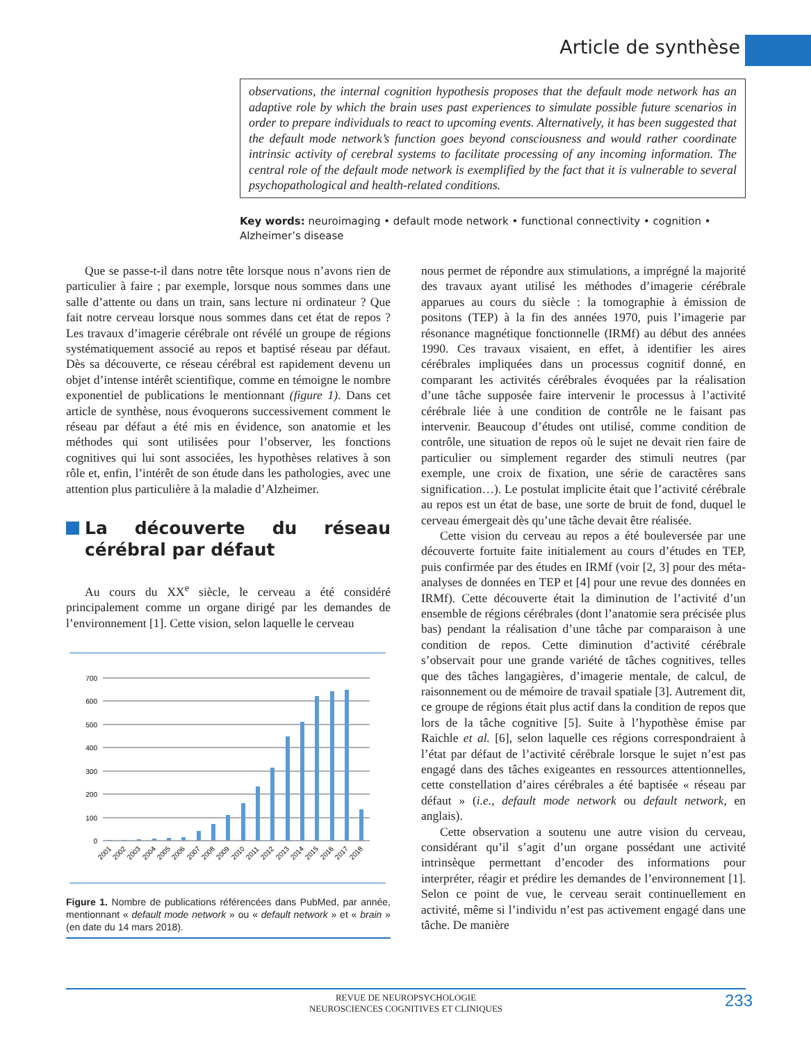Article de synthèse
observations, the internal cognition hypothesis proposes that the default mode network has an adaptive role by which the brain uses past experiences to simulate possible future scenarios in order to prepare individuals to react to upcoming events. Alternatively, it has been suggested that the default mode network’s function goes beyond consciousness and would rather coordinate intrinsic activity of cerebral systems to facilitate processing of any incoming information. The central role of the default mode network is exemplified by the fact that it is vulnerable to several psychopathological and health-related conditions.
Key words: neuroimaging • default mode network • functional connectivity • cognition • Alzheimer’s disease
Que se passe-t-il dans notre tête lorsque nous n’avons rien de particulier à faire ; par exemple, lorsque nous sommes dans une salle d’attente ou dans un train, sans lecture ni ordinateur ? Que fait notre cerveau lorsque nous sommes dans cet état de repos ? Les travaux d’imagerie cérébrale ont révélé un groupe de régions systématiquement associé au repos et baptisé réseau par défaut. Dès sa découverte, ce réseau cérébral est rapidement devenu un objet d’intense intérêt scientifique, comme en témoigne le nombre exponentiel de publications le mentionnant (figure 1). Dans cet article de synthèse, nous évoquerons successivement comment le réseau par défaut a été mis en évidence, son anatomie et les méthodes qui sont utilisées pour l’observer, les fonctions cognitives qui lui sont associées, les hypothèses relatives à son rôle et, enfin, l’intérêt de son étude dans les pathologies, avec une attention plus particulière à la maladie d’Alzheimer.
La découverte du réseau cérébral par défaut
Au cours du XX<sup>e</sup> siècle, le cerveau a été considéré principalement comme un organe dirigé par les demandes de l’environnement [1]. Cette vision, selon laquelle le cerveau
700
600
500
400
300
200
100
0
2001
2002
2003
2004
2005
2006
2007
2008
2009
2010
2011
2012
2013
2014
2015
2016
2017
2018
Figure 1. Nombre de publications référencées dans PubMed, par année, mentionnant « default mode network » ou « default network » et « brain » (en date du 14 mars 2018).
nous permet de répondre aux stimulations, a imprégné la majorité des travaux ayant utilisé les méthodes d’imagerie cérébrale apparues au cours du siècle : la tomographie à émission de positons (TEP) à la fin des années 1970, puis l’imagerie par résonance magnétique fonctionnelle (IRMf) au début des années 1990. Ces travaux visaient, en effet, à identifier les aires cérébrales impliquées dans un processus cognitif donné, en comparant les activités cérébrales évoquées par la réalisation d’une tâche supposée faire intervenir le processus à l’activité cérébrale liée à une condition de contrôle ne le faisant pas intervenir. Beaucoup d’études ont utilisé, comme condition de contrôle, une situation de repos où le sujet ne devait rien faire de particulier ou simplement regarder des stimuli neutres (par exemple, une croix de fixation, une série de caractères sans signification…). Le postulat implicite était que l’activité cérébrale au repos est un état de base, une sorte de bruit de fond, duquel le cerveau émergeait dès qu’une tâche devait être réalisée.
Cette vision du cerveau au repos a été bouleversée par une découverte fortuite faite initialement au cours d’études en TEP, puis confirmée par des études en IRMf (voir [2, 3] pour des méta-analyses de données en TEP et [4] pour une revue des données en IRMf). Cette découverte était la diminution de l’activité d’un ensemble de régions cérébrales (dont l’anatomie sera précisée plus bas) pendant la réalisation d’une tâche par comparaison à une condition de repos. Cette diminution d’activité cérébrale s’observait pour une grande variété de tâches cognitives, telles que des tâches langagières, d’imagerie mentale, de calcul, de raisonnement ou de mémoire de travail spatiale [3]. Autrement dit, ce groupe de régions était plus actif dans la condition de repos que lors de la tâche cognitive [5]. Suite à l’hypothèse émise par Raichle et al. [6], selon laquelle ces régions correspondraient à l’état par défaut de l’activité cérébrale lorsque le sujet n’est pas engagé dans des tâches exigeantes en ressources attentionnelles, cette constellation d’aires cérébrales a été baptisée « réseau par défaut » (i.e., default mode network ou default network, en anglais).
Cette observation a soutenu une autre vision du cerveau, considérant qu’il s’agit d’un organe possédant une activité intrinsèque permettant d’encoder des informations pour interpréter, réagir et prédire les demandes de l’environnement [1]. Selon ce point de vue, le cerveau serait continuellement en activité, même si l’individu n’est pas activement engagé dans une tâche. De manière
REVUE DE NEUROPSYCHOLOGIE
NEUROSCIENCES COGNITIVES ET CLINIQUES
233